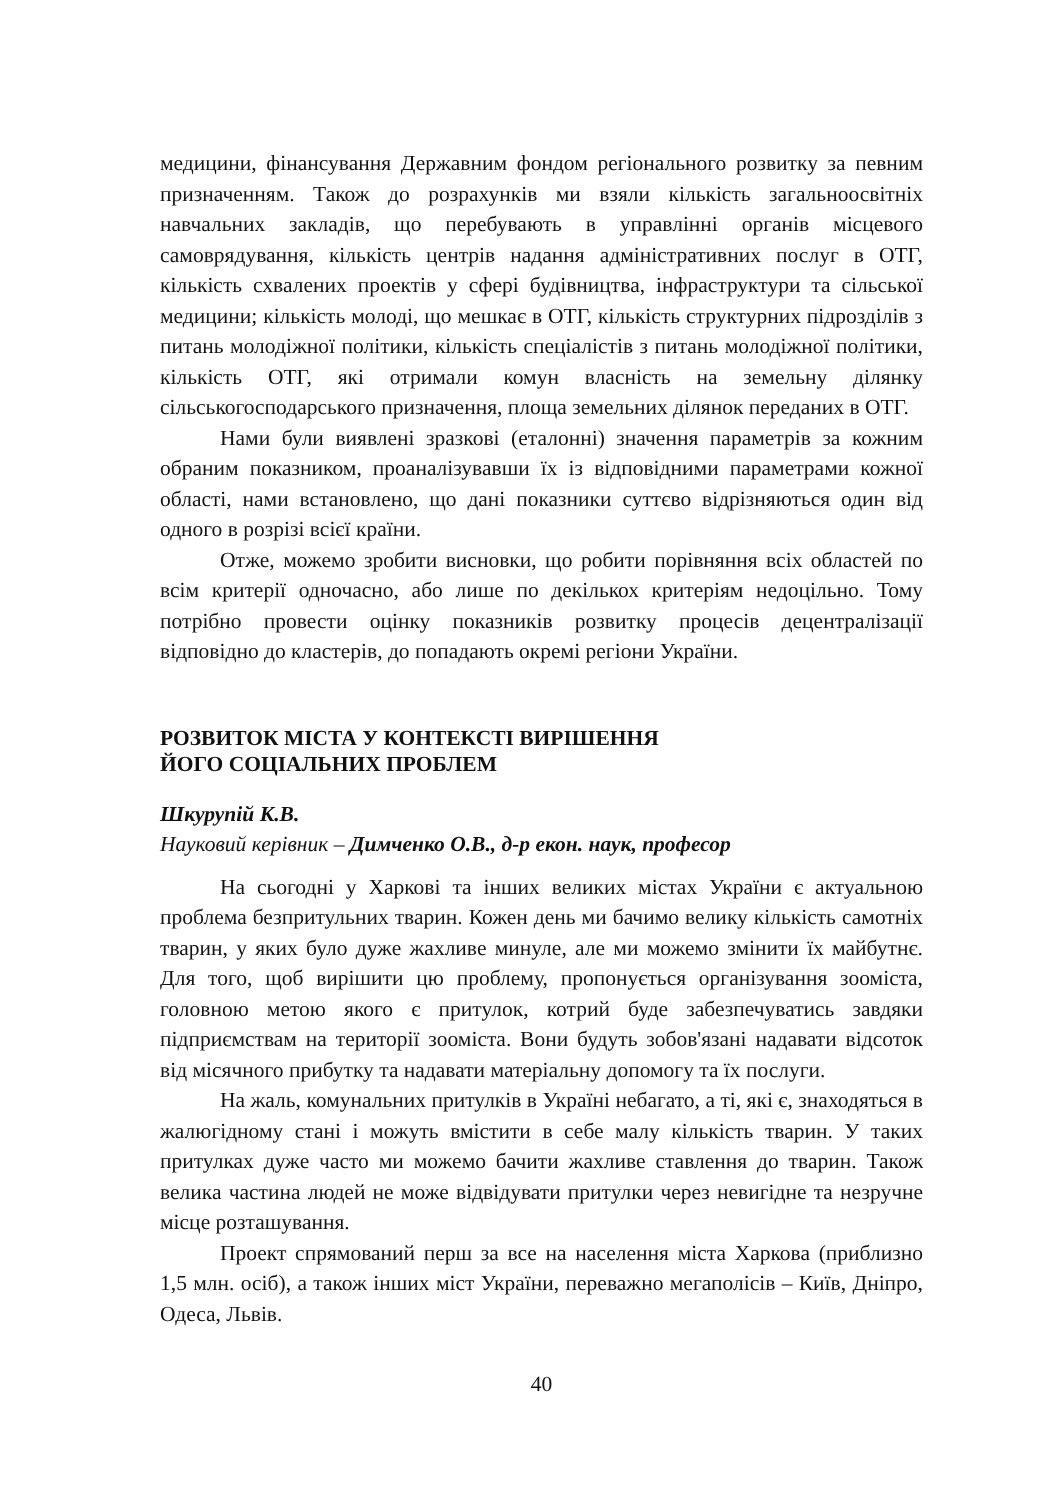медицини, фінансування Державним фондом регіонального розвитку за певним призначенням. Також до розрахунків ми взяли кількість загальноосвітніх навчальних закладів, що перебувають в управлінні органів місцевого самоврядування, кількість центрів надання адміністративних послуг в ОТГ, кількість схвалених проектів у сфері будівництва, інфраструктури та сільської медицини; кількість молоді, що мешкає в ОТГ, кількість структурних підрозділів з питань молодіжної політики, кількість спеціалістів з питань молодіжної політики, кількість ОТГ, які отримали комун власність на земельну ділянку сільськогосподарського призначення, площа земельних ділянок переданих в ОТГ.
Нами були виявлені зразкові (еталонні) значення параметрів за кожним обраним показником, проаналізувавши їх із відповідними параметрами кожної області, нами встановлено, що дані показники суттєво відрізняються один від одного в розрізі всієї країни.
Отже, можемо зробити висновки, що робити порівняння всіх областей по всім критерії одночасно, або лише по декількох критеріям недоцільно. Тому потрібно провести оцінку показників розвитку процесів децентралізації відповідно до кластерів, до попадають окремі регіони України.
РОЗВИТОК МІСТА У КОНТЕКСТІ ВИРІШЕННЯ
ЙОГО СОЦІАЛЬНИХ ПРОБЛЕМ
Шкурупій К.В.
Науковий керівник – Димченко О.В., д-р екон. наук, професор
На сьогодні у Харкові та інших великих містах України є актуальною проблема безпритульних тварин. Кожен день ми бачимо велику кількість самотніх тварин, у яких було дуже жахливе минуле, але ми можемо змінити їх майбутнє. Для того, щоб вирішити цю проблему, пропонується організування зоомістa, головною метою якого є притулок, котрий буде забезпечуватись завдяки підприємствам на території зоомістa. Вони будуть зобов'язані надавати відсоток від місячного прибутку та надавати матеріальну допомогу та їх послуги.
На жаль, комунальних притулків в Україні небагато, а ті, які є, знаходяться в жалюгідному стані і можуть вмістити в себе малу кількість тварин. У таких притулках дуже часто ми можемо бачити жахливе ставлення до тварин. Також велика частина людей не може відвідувати притулки через невигідне та незручне місце розташування.
Проект спрямований перш за все на населення міста Харкова (приблизно 1,5 млн. осіб), а також інших міст України, переважно мегаполісів – Київ, Дніпро, Одеса, Львів.
40